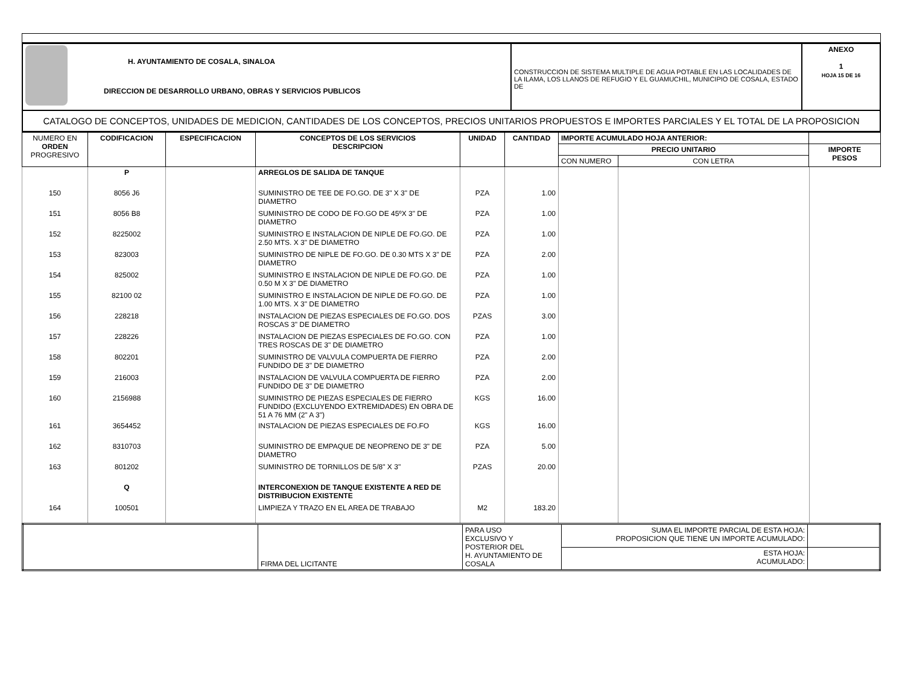| H. AYUNTAMIENTO DE COSALA, SINALOA DIRECCION DE DESARROLLO URBANO, OBRAS Y SERVICIOS PUBLICOS | CONSTRUCCION DE SISTEMA MULTIPLE DE AGUA POTABLE EN LAS LOCALIDADES DE LA ILAMA, LOS LLANOS DE REFUGIO Y EL GUAMUCHIL, MUNICIPIO DE COSALA, ESTADO DE | ANEXO 1 HOJA 15 DE 16 |
| CATALOGO DE CONCEPTOS, UNIDADES DE MEDICION, CANTIDADES DE LOS CONCEPTOS, PRECIOS UNITARIOS PROPUESTOS E IMPORTES PARCIALES Y EL TOTAL DE LA PROPOSICION | | |
| NUMERO EN ORDEN PROGRESIVO | CODIFICACION | ESPECIFICACION | CONCEPTOS DE LOS SERVICIOS DESCRIPCION | UNIDAD | CANTIDAD | IMPORTE ACUMULADO HOJA ANTERIOR: | | |
| | | | | | | PRECIO UNITARIO | | IMPORTE PESOS |
| | | | | | | CON NUMERO | CON LETRA | |
| | P | | ARREGLOS DE SALIDA DE TANQUE | | | | | |
| 150 | 8056 J6 | | SUMINISTRO DE TEE DE FO.GO. DE 3" X 3" DE DIAMETRO | PZA | 1.00 | | | |
| 151 | 8056 B8 | | SUMINISTRO DE CODO DE FO.GO DE 45ºX 3" DE DIAMETRO | PZA | 1.00 | | | |
| 152 | 8225002 | | SUMINISTRO E INSTALACION DE NIPLE DE FO.GO. DE 2.50 MTS. X 3" DE DIAMETRO | PZA | 1.00 | | | |
| 153 | 823003 | | SUMINISTRO DE NIPLE DE FO.GO. DE 0.30 MTS X 3" DE DIAMETRO | PZA | 2.00 | | | |
| 154 | 825002 | | SUMINISTRO E INSTALACION DE NIPLE DE FO.GO. DE 0.50 M X 3" DE DIAMETRO | PZA | 1.00 | | | |
| 155 | 82100 02 | | SUMINISTRO E INSTALACION DE NIPLE DE FO.GO. DE 1.00 MTS. X 3" DE DIAMETRO | PZA | 1.00 | | | |
| 156 | 228218 | | INSTALACION DE PIEZAS ESPECIALES DE FO.GO. DOS ROSCAS 3" DE DIAMETRO | PZAS | 3.00 | | | |
| 157 | 228226 | | INSTALACION DE PIEZAS ESPECIALES DE FO.GO. CON TRES ROSCAS DE 3" DE DIAMETRO | PZA | 1.00 | | | |
| 158 | 802201 | | SUMINISTRO DE VALVULA COMPUERTA DE FIERRO FUNDIDO DE 3" DE DIAMETRO | PZA | 2.00 | | | |
| 159 | 216003 | | INSTALACION DE VALVULA COMPUERTA DE FIERRO FUNDIDO DE 3" DE DIAMETRO | PZA | 2.00 | | | |
| 160 | 2156988 | | SUMINISTRO DE PIEZAS ESPECIALES DE FIERRO FUNDIDO (EXCLUYENDO EXTREMIDADES) EN OBRA DE 51 A 76 MM (2" A 3") | KGS | 16.00 | | | |
| 161 | 3654452 | | INSTALACION DE PIEZAS ESPECIALES DE FO.FO | KGS | 16.00 | | | |
| 162 | 8310703 | | SUMINISTRO DE EMPAQUE DE NEOPRENO DE 3" DE DIAMETRO | PZA | 5.00 | | | |
| 163 | 801202 | | SUMINISTRO DE TORNILLOS DE 5/8" X 3" | PZAS | 20.00 | | | |
| | Q | | INTERCONEXION DE TANQUE EXISTENTE A RED DE DISTRIBUCION EXISTENTE | | | | | |
| 164 | 100501 | | LIMPIEZA Y TRAZO EN EL AREA DE TRABAJO | M2 | 183.20 | | | |
| | FIRMA DEL LICITANTE | PARA USO EXCLUSIVO Y POSTERIOR DEL H. AYUNTAMIENTO DE COSALA | SUMA EL IMPORTE PARCIAL DE ESTA HOJA: PROPOSICION QUE TIENE UN IMPORTE ACUMULADO: | |
| | | | ESTA HOJA: ACUMULADO: | |